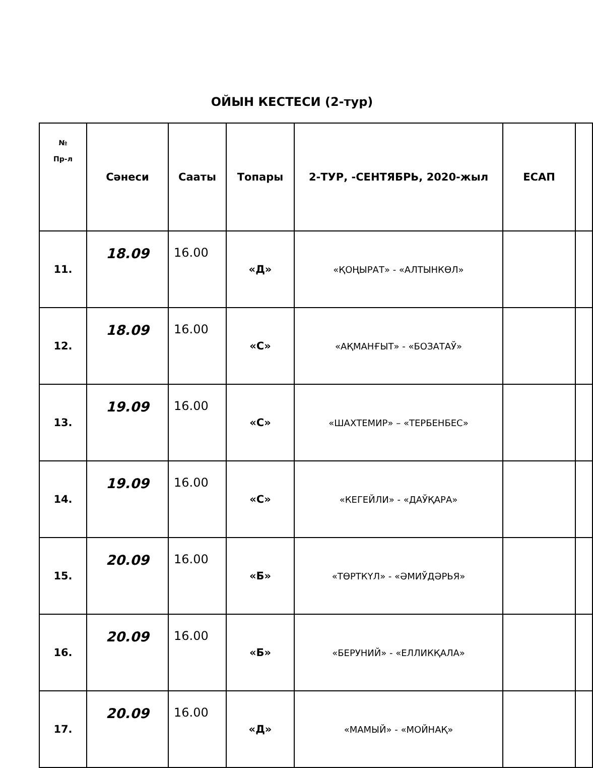ОЙЫН КЕСТЕСИ (2-тур)
| № Пр-л | Сәнеси | Сааты | Топары | 2-ТУР, -СЕНТЯБРЬ, 2020-жыл | ЕСАП | |
| --- | --- | --- | --- | --- | --- | --- |
| 11. | 18.09 | 16.00 | «Д» | «ҚОҢЫРАТ» - «АЛТЫНКӨЛ» | | |
| 12. | 18.09 | 16.00 | «С» | «АҚМАНҒЫТ» - «БОЗАТАЎ» | | |
| 13. | 19.09 | 16.00 | «С» | «ШАХТЕМИР» – «ТЕРБЕНБЕС» | | |
| 14. | 19.09 | 16.00 | «С» | «КЕГЕЙЛИ» - «ДАЎҚАРА» | | |
| 15. | 20.09 | 16.00 | «Б» | «ТӨРТКҮЛ» - «ӘМИЎДӘРЬЯ» | | |
| 16. | 20.09 | 16.00 | «Б» | «БЕРУНИЙ» - «ЕЛЛИКҚАЛА» | | |
| 17. | 20.09 | 16.00 | «Д» | «МАМЫЙ» - «МОЙНАҚ» | | |